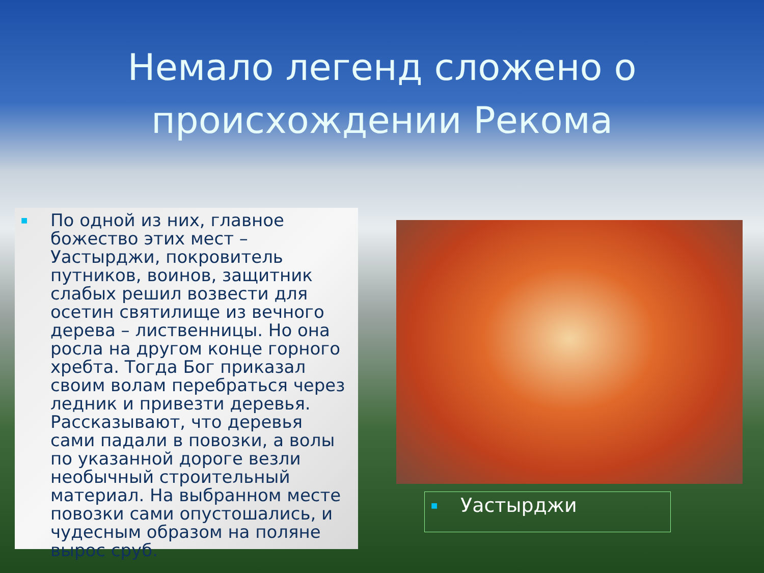Немало легенд сложено о происхождении Рекома
■ По одной из них, главное божество этих мест – Уастырджи, покровитель путников, воинов, защитник слабых решил возвести для осетин святилище из вечного дерева – лиственницы. Но она росла на другом конце горного хребта. Тогда Бог приказал своим волам перебраться через ледник и привезти деревья. Рассказывают, что деревья сами падали в повозки, а волы по указанной дороге везли необычный строительный материал. На выбранном месте повозки сами опустошались, и чудесным образом на поляне вырос сруб.
■ Уастырджи